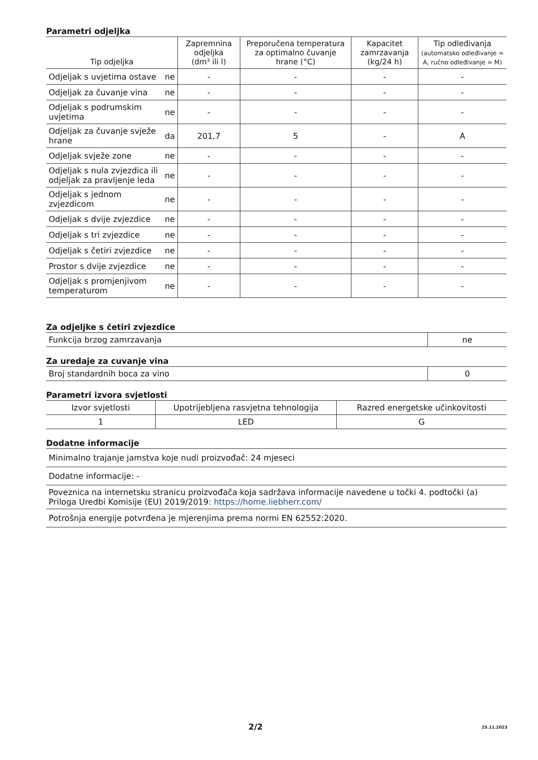Parametri odjeljka
| Tip odjeljka | | Zapremnina odjeljka (dm³ ili l) | Preporučena temperatura za optimalno čuvanje hrane (°C) | Kapacitet zamrzavanja (kg/24 h) | Tip odleđivanja (automatsko odleđivanje = A, ručno odleđivanje = M) |
| --- | --- | --- | --- | --- | --- |
| Odjeljak s uvjetima ostave | ne | - | - | - | - |
| Odjeljak za čuvanje vina | ne | - | - | - | - |
| Odjeljak s podrumskim uvjetima | ne | - | - | - | - |
| Odjeljak za čuvanje svježe hrane | da | 201,7 | 5 | - | A |
| Odjeljak svježe zone | ne | - | - | - | - |
| Odjeljak s nula zvjezdica ili odjeljak za pravljenje leda | ne | - | - | - | - |
| Odjeljak s jednom zvjezdicom | ne | - | - | - | - |
| Odjeljak s dvije zvjezdice | ne | - | - | - | - |
| Odjeljak s tri zvjezdice | ne | - | - | - | - |
| Odjeljak s četiri zvjezdice | ne | - | - | - | - |
| Prostor s dvije zvjezdice | ne | - | - | - | - |
| Odjeljak s promjenjivom temperaturom | ne | - | - | - | - |
Za odjeljke s četiri zvjezdice
| Funkcija brzog zamrzavanja | ne |
Za uredaje za cuvanje vina
| Broj standardnih boca za vino | 0 |
Parametri izvora svjetlosti
| Izvor svjetlosti | Upotrijebljena rasvjetna tehnologija | Razred energetske učinkovitosti |
| 1 | LED | G |
Dodatne informacije
| Minimalno trajanje jamstva koje nudi proizvođač: 24 mjeseci |
| Dodatne informacije: - |
| Poveznica na internetsku stranicu proizvođača koja sadržava informacije navedene u točki 4. podtočki (a) Priloga Uredbi Komisije (EU) 2019/2019: https://home.liebherr.com/ |
| Potrošnja energije potvrđena je mjerenjima prema normi EN 62552:2020. |
2/2 25.11.2023